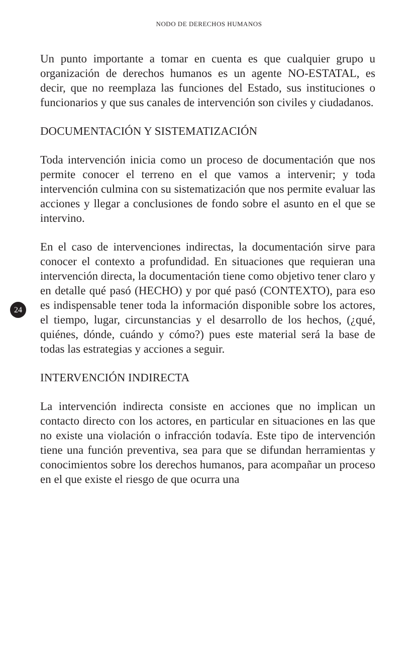NODO DE DERECHOS HUMANOS
Un punto importante a tomar en cuenta es que cualquier grupo u organización de derechos humanos es un agente NO-ESTATAL, es decir, que no reemplaza las funciones del Estado, sus instituciones o funcionarios y que sus canales de intervención son civiles y ciudadanos.
DOCUMENTACIÓN Y SISTEMATIZACIÓN
Toda intervención inicia como un proceso de documentación que nos permite conocer el terreno en el que vamos a intervenir; y toda intervención culmina con su sistematización que nos permite evaluar las acciones y llegar a conclusiones de fondo sobre el asunto en el que se intervino.
En el caso de intervenciones indirectas, la documentación sirve para conocer el contexto a profundidad. En situaciones que requieran una intervención directa, la documentación tiene como objetivo tener claro y en detalle qué pasó (HECHO) y por qué pasó (CONTEXTO), para eso es indispensable tener toda la información disponible sobre los actores, el tiempo, lugar, circunstancias y el desarrollo de los hechos, (¿qué, quiénes, dónde, cuándo y cómo?) pues este material será la base de todas las estrategias y acciones a seguir.
INTERVENCIÓN INDIRECTA
La intervención indirecta consiste en acciones que no implican un contacto directo con los actores, en particular en situaciones en las que no existe una violación o infracción todavía. Este tipo de intervención tiene una función preventiva, sea para que se difundan herramientas y conocimientos sobre los derechos humanos, para acompañar un proceso en el que existe el riesgo de que ocurra una
24